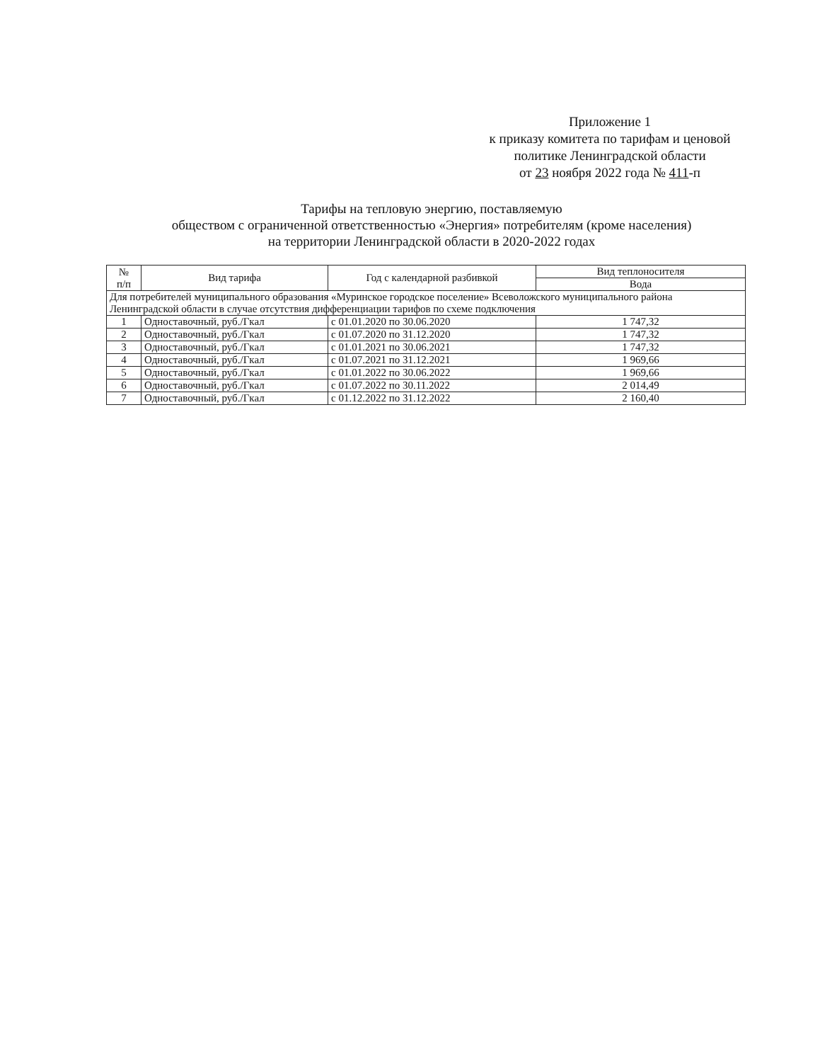Приложение 1
к приказу комитета по тарифам и ценовой
политике Ленинградской области
от 23 ноября 2022 года № 411-п
Тарифы на тепловую энергию, поставляемую
обществом с ограниченной ответственностью «Энергия» потребителям (кроме населения)
на территории Ленинградской области в 2020-2022 годах
| № п/п | Вид тарифа | Год с календарной разбивкой | Вид теплоносителя |
| --- | --- | --- | --- |
| | | | Вода |
| Для потребителей муниципального образования «Муринское городское поселение» Всеволожского муниципального района Ленинградской области в случае отсутствия дифференциации тарифов по схеме подключения | | | |
| 1 | Одноставочный, руб./Гкал | с 01.01.2020 по 30.06.2020 | 1 747,32 |
| 2 | Одноставочный, руб./Гкал | с 01.07.2020 по 31.12.2020 | 1 747,32 |
| 3 | Одноставочный, руб./Гкал | с 01.01.2021 по 30.06.2021 | 1 747,32 |
| 4 | Одноставочный, руб./Гкал | с 01.07.2021 по 31.12.2021 | 1 969,66 |
| 5 | Одноставочный, руб./Гкал | с 01.01.2022 по 30.06.2022 | 1 969,66 |
| 6 | Одноставочный, руб./Гкал | с 01.07.2022 по 30.11.2022 | 2 014,49 |
| 7 | Одноставочный, руб./Гкал | с 01.12.2022 по 31.12.2022 | 2 160,40 |